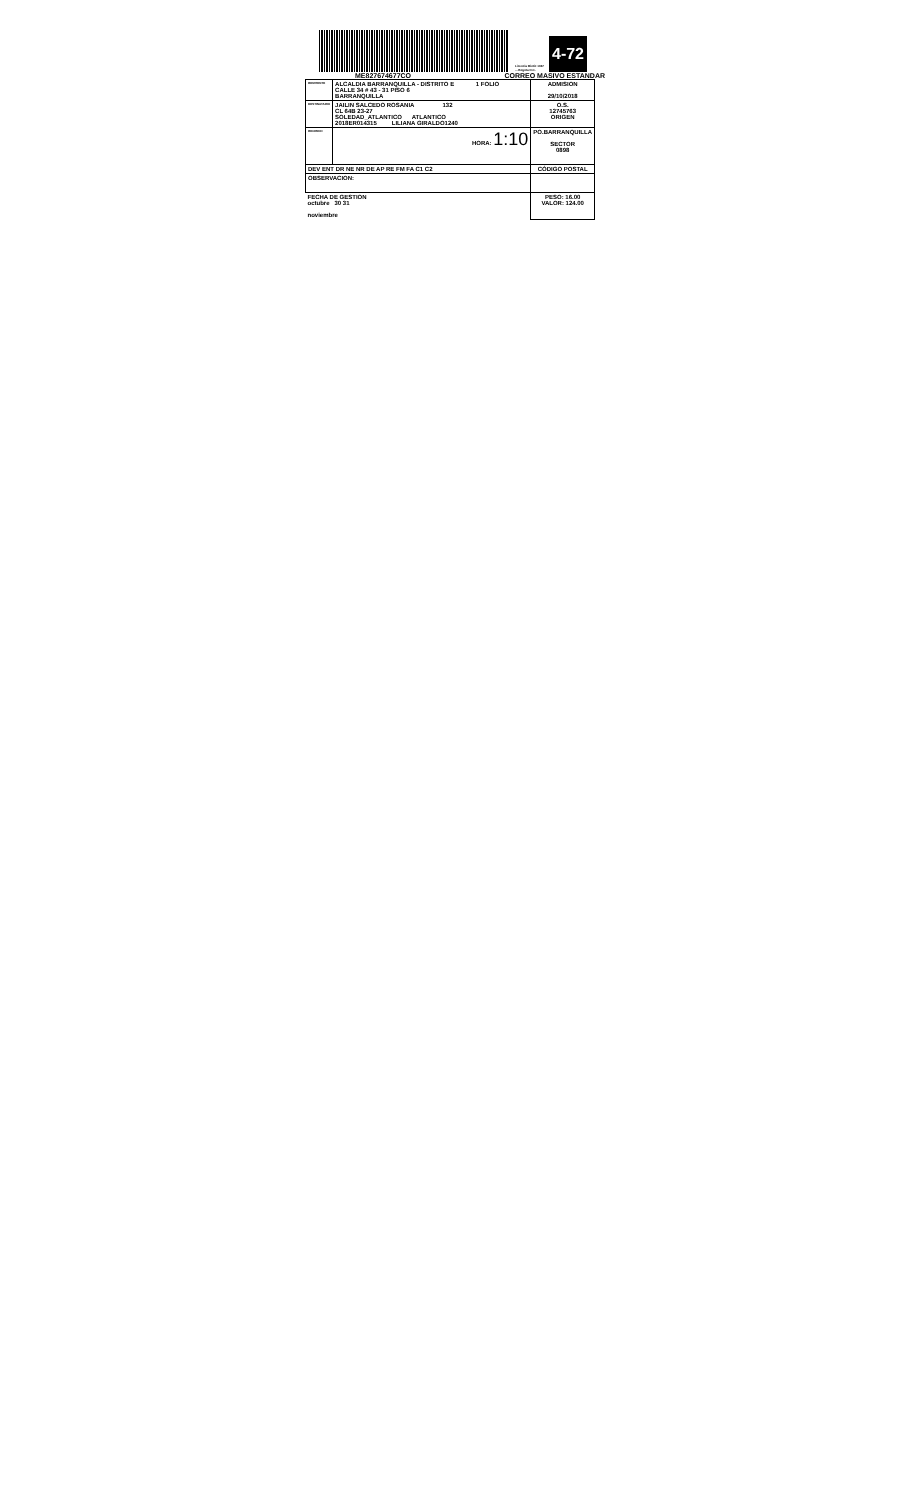Licencia Mintic 1967 ... Bogota D.C.
4-72
ME827674677CO CORREO MASIVO ESTANDAR
| REMITENTE | ALCALDIA BARRANQUILLA - DISTRITO E 1 FOLIO CALLE 34 # 43 - 31 PISO 6 BARRANQUILLA | ADMISION 29/10/2018 |
| DESTINATARIO | JAILIN SALCEDO ROSANIA 132 CL 64B 23-27 SOLEDAD_ATLANTICO ATLANTICO 2018ER014315 LILIANA GIRALDO1240 | O.S. 12745763 ORIGEN |
| RECIBIDO | HORA: 1:10 | PO.BARRANQUILLA SECTOR 0898 |
| DEV ENT DR NE NR DE AP RE FM FA C1 C2 | | CÓDIGO POSTAL |
| OBSERVACION: | | |
| FECHA DE GESTION octubre 30 31 noviembre | | PESO: 16.00 VALOR: 124.00 |